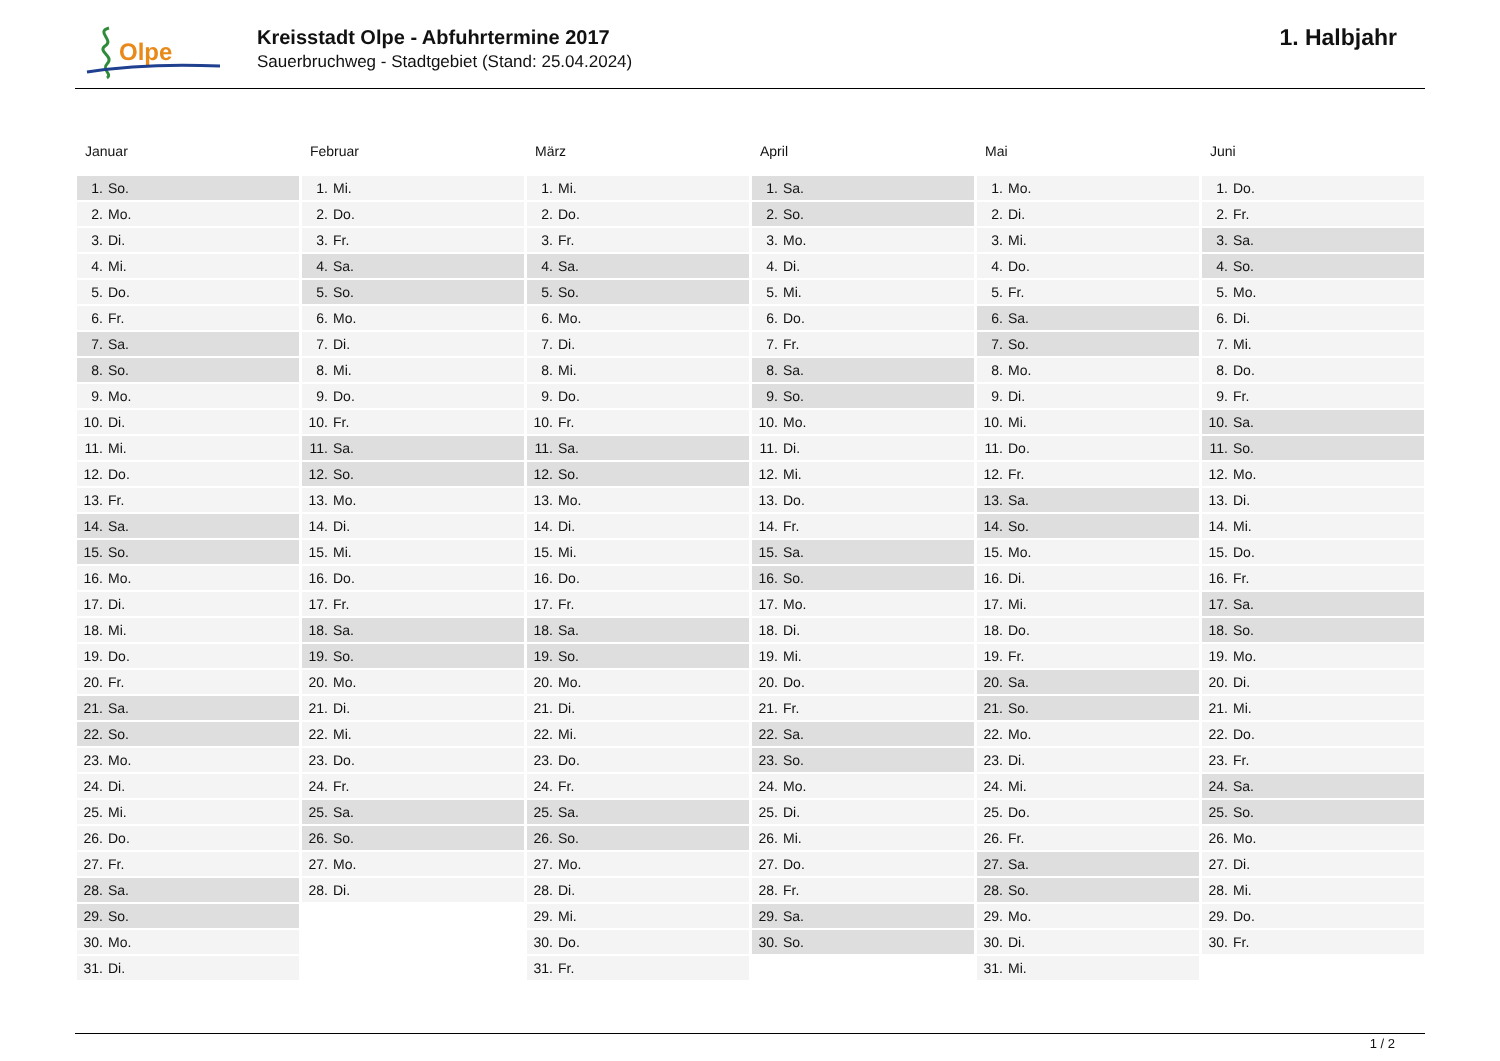Olpe
Kreisstadt Olpe - Abfuhrtermine 2017
Sauerbruchweg - Stadtgebiet (Stand: 25.04.2024)
1. Halbjahr
Januar
| 1. | So. |
| 2. | Mo. |
| 3. | Di. |
| 4. | Mi. |
| 5. | Do. |
| 6. | Fr. |
| 7. | Sa. |
| 8. | So. |
| 9. | Mo. |
| 10. | Di. |
| 11. | Mi. |
| 12. | Do. |
| 13. | Fr. |
| 14. | Sa. |
| 15. | So. |
| 16. | Mo. |
| 17. | Di. |
| 18. | Mi. |
| 19. | Do. |
| 20. | Fr. |
| 21. | Sa. |
| 22. | So. |
| 23. | Mo. |
| 24. | Di. |
| 25. | Mi. |
| 26. | Do. |
| 27. | Fr. |
| 28. | Sa. |
| 29. | So. |
| 30. | Mo. |
| 31. | Di. |
Februar
| 1. | Mi. |
| 2. | Do. |
| 3. | Fr. |
| 4. | Sa. |
| 5. | So. |
| 6. | Mo. |
| 7. | Di. |
| 8. | Mi. |
| 9. | Do. |
| 10. | Fr. |
| 11. | Sa. |
| 12. | So. |
| 13. | Mo. |
| 14. | Di. |
| 15. | Mi. |
| 16. | Do. |
| 17. | Fr. |
| 18. | Sa. |
| 19. | So. |
| 20. | Mo. |
| 21. | Di. |
| 22. | Mi. |
| 23. | Do. |
| 24. | Fr. |
| 25. | Sa. |
| 26. | So. |
| 27. | Mo. |
| 28. | Di. |
März
| 1. | Mi. |
| 2. | Do. |
| 3. | Fr. |
| 4. | Sa. |
| 5. | So. |
| 6. | Mo. |
| 7. | Di. |
| 8. | Mi. |
| 9. | Do. |
| 10. | Fr. |
| 11. | Sa. |
| 12. | So. |
| 13. | Mo. |
| 14. | Di. |
| 15. | Mi. |
| 16. | Do. |
| 17. | Fr. |
| 18. | Sa. |
| 19. | So. |
| 20. | Mo. |
| 21. | Di. |
| 22. | Mi. |
| 23. | Do. |
| 24. | Fr. |
| 25. | Sa. |
| 26. | So. |
| 27. | Mo. |
| 28. | Di. |
| 29. | Mi. |
| 30. | Do. |
| 31. | Fr. |
April
| 1. | Sa. |
| 2. | So. |
| 3. | Mo. |
| 4. | Di. |
| 5. | Mi. |
| 6. | Do. |
| 7. | Fr. |
| 8. | Sa. |
| 9. | So. |
| 10. | Mo. |
| 11. | Di. |
| 12. | Mi. |
| 13. | Do. |
| 14. | Fr. |
| 15. | Sa. |
| 16. | So. |
| 17. | Mo. |
| 18. | Di. |
| 19. | Mi. |
| 20. | Do. |
| 21. | Fr. |
| 22. | Sa. |
| 23. | So. |
| 24. | Mo. |
| 25. | Di. |
| 26. | Mi. |
| 27. | Do. |
| 28. | Fr. |
| 29. | Sa. |
| 30. | So. |
Mai
| 1. | Mo. |
| 2. | Di. |
| 3. | Mi. |
| 4. | Do. |
| 5. | Fr. |
| 6. | Sa. |
| 7. | So. |
| 8. | Mo. |
| 9. | Di. |
| 10. | Mi. |
| 11. | Do. |
| 12. | Fr. |
| 13. | Sa. |
| 14. | So. |
| 15. | Mo. |
| 16. | Di. |
| 17. | Mi. |
| 18. | Do. |
| 19. | Fr. |
| 20. | Sa. |
| 21. | So. |
| 22. | Mo. |
| 23. | Di. |
| 24. | Mi. |
| 25. | Do. |
| 26. | Fr. |
| 27. | Sa. |
| 28. | So. |
| 29. | Mo. |
| 30. | Di. |
| 31. | Mi. |
Juni
| 1. | Do. |
| 2. | Fr. |
| 3. | Sa. |
| 4. | So. |
| 5. | Mo. |
| 6. | Di. |
| 7. | Mi. |
| 8. | Do. |
| 9. | Fr. |
| 10. | Sa. |
| 11. | So. |
| 12. | Mo. |
| 13. | Di. |
| 14. | Mi. |
| 15. | Do. |
| 16. | Fr. |
| 17. | Sa. |
| 18. | So. |
| 19. | Mo. |
| 20. | Di. |
| 21. | Mi. |
| 22. | Do. |
| 23. | Fr. |
| 24. | Sa. |
| 25. | So. |
| 26. | Mo. |
| 27. | Di. |
| 28. | Mi. |
| 29. | Do. |
| 30. | Fr. |
1 / 2